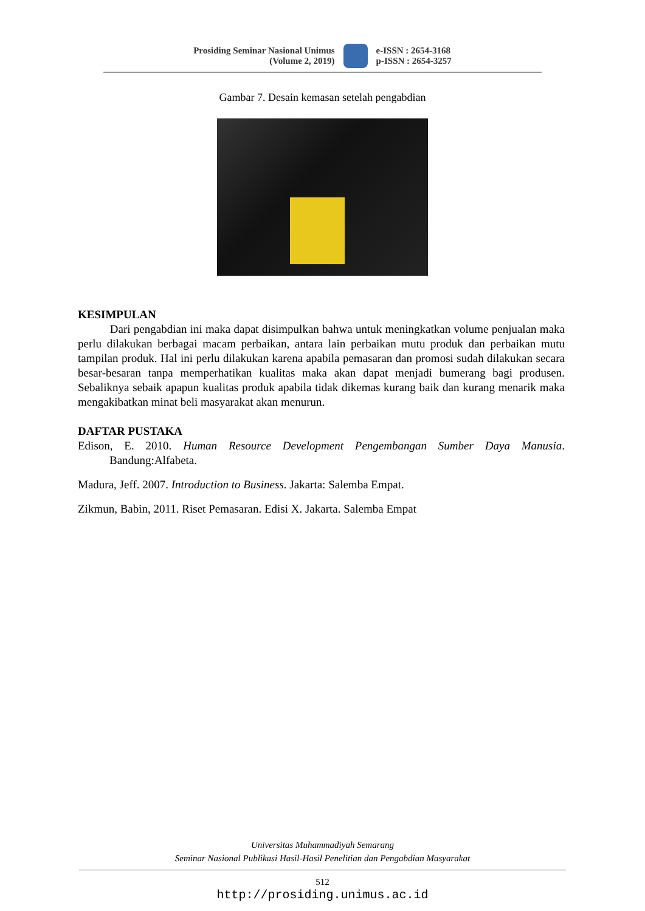Prosiding Seminar Nasional Unimus
(Volume 2, 2019)
e-ISSN : 2654-3168
p-ISSN : 2654-3257
Gambar 7. Desain kemasan setelah pengabdian
KESIMPULAN
Dari pengabdian ini maka dapat disimpulkan bahwa untuk meningkatkan volume penjualan maka perlu dilakukan berbagai macam perbaikan, antara lain perbaikan mutu produk dan perbaikan mutu tampilan produk. Hal ini perlu dilakukan karena apabila pemasaran dan promosi sudah dilakukan secara besar-besaran tanpa memperhatikan kualitas maka akan dapat menjadi bumerang bagi produsen. Sebaliknya sebaik apapun kualitas produk apabila tidak dikemas kurang baik dan kurang menarik maka mengakibatkan minat beli masyarakat akan menurun.
DAFTAR PUSTAKA
Edison, E. 2010. Human Resource Development Pengembangan Sumber Daya Manusia. Bandung:Alfabeta.
Madura, Jeff. 2007. Introduction to Business. Jakarta: Salemba Empat.
Zikmun, Babin, 2011. Riset Pemasaran. Edisi X. Jakarta. Salemba Empat
Universitas Muhammadiyah Semarang
Seminar Nasional Publikasi Hasil-Hasil Penelitian dan Pengabdian Masyarakat
512
http://prosiding.unimus.ac.id